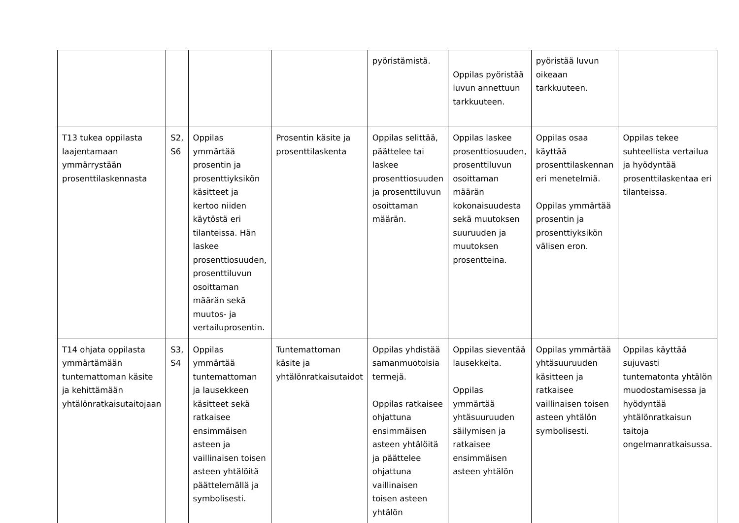| | | | | pyöristämistä. | Oppilas pyöristää luvun annettuun tarkkuuteen. | pyöristää luvun oikeaan tarkkuuteen. | |
| T13 tukea oppilasta laajentamaan ymmärrystään prosenttilaskennasta | S2, S6 | Oppilas ymmärtää prosentin ja prosenttiyksikön käsitteet ja kertoo niiden käytöstä eri tilanteissa. Hän laskee prosenttiosuuden, prosenttiluvun osoittaman määrän sekä muutos- ja vertailuprosentin. | Prosentin käsite ja prosenttilaskenta | Oppilas selittää, päättelee tai laskee prosenttiosuuden ja prosenttiluvun osoittaman määrän. | Oppilas laskee prosenttiosuuden, prosenttiluvun osoittaman määrän kokonaisuudesta sekä muutoksen suuruuden ja muutoksen prosentteina. | Oppilas osaa käyttää prosenttilaskennan eri menetelmiä. Oppilas ymmärtää prosentin ja prosenttiyksikön välisen eron. | Oppilas tekee suhteellista vertailua ja hyödyntää prosenttilaskentaa eri tilanteissa. |
| T14 ohjata oppilasta ymmärtämään tuntemattoman käsite ja kehittämään yhtälönratkaisutaitojaan | S3, S4 | Oppilas ymmärtää tuntemattoman ja lausekkeen käsitteet sekä ratkaisee ensimmäisen asteen ja vaillinaisen toisen asteen yhtälöitä päättelemällä ja symbolisesti. | Tuntemattoman käsite ja yhtälönratkaisutaidot | Oppilas yhdistää samanmuotoisia termejä. Oppilas ratkaisee ohjattuna ensimmäisen asteen yhtälöitä ja päättelee ohjattuna vaillinaisen toisen asteen yhtälön | Oppilas sieventää lausekkeita. Oppilas ymmärtää yhtäsuuruuden säilymisen ja ratkaisee ensimmäisen asteen yhtälön | Oppilas ymmärtää yhtäsuuruuden käsitteen ja ratkaisee vaillinaisen toisen asteen yhtälön symbolisesti. | Oppilas käyttää sujuvasti tuntematonta yhtälön muodostamisessa ja hyödyntää yhtälönratkaisun taitoja ongelmanratkaisussa. |